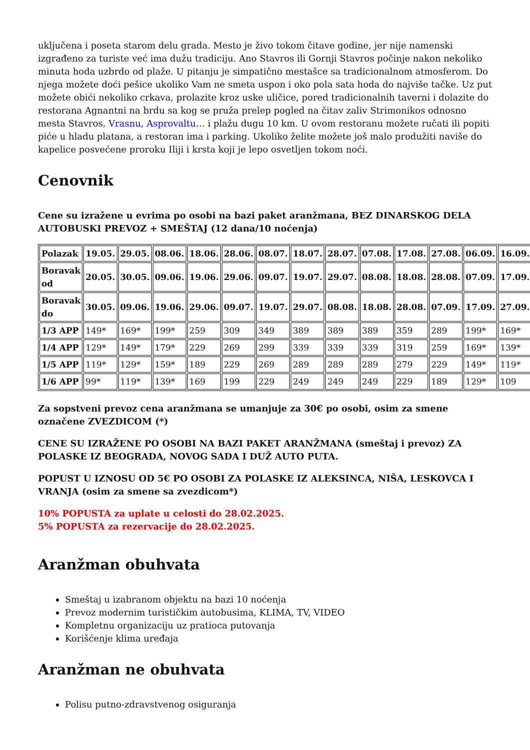uključena i poseta starom delu grada. Mesto je živo tokom čitave godine, jer nije namenski izgrađeno za turiste već ima dužu tradiciju. Ano Stavros ili Gornji Stavros počinje nakon nekoliko minuta hoda uzbrdo od plaže. U pitanju je simpatično mestašce sa tradicionalnom atmosferom. Do njega možete doći pešice ukoliko Vam ne smeta uspon i oko pola sata hoda do najviše tačke. Uz put možete obići nekoliko crkava, prolazite kroz uske uličice, pored tradicionalnih taverni i dolazite do restorana Agnantni na brdu sa kog se pruža prelep pogled na čitav zaliv Strimonikos odnosno mesta Stavros, Vrasnu, Asprovaltu… i plažu dugu 10 km. U ovom restoranu možete ručati ili popiti piće u hladu platana, a restoran ima i parking. Ukoliko želite možete još malo produžiti naviše do kapelice posvećene proroku Iliji i krsta koji je lepo osvetljen tokom noći.
Cenovnik
Cene su izražene u evrima po osobi na bazi paket aranžmana, BEZ DINARSKOG DELA
AUTOBUSKI PREVOZ + SMEŠTAJ (12 dana/10 noćenja)
| Polazak | 19.05. | 29.05. | 08.06. | 18.06. | 28.06. | 08.07. | 18.07. | 28.07. | 07.08. | 17.08. | 27.08. | 06.09. | 16.09. |
| Boravak od | 20.05. | 30.05. | 09.06. | 19.06. | 29.06. | 09.07. | 19.07. | 29.07. | 08.08. | 18.08. | 28.08. | 07.09. | 17.09. |
| Boravak do | 30.05. | 09.06. | 19.06. | 29.06. | 09.07. | 19.07. | 29.07. | 08.08. | 18.08. | 28.08. | 07.09. | 17.09. | 27.09. |
| 1/3 APP | 149* | 169* | 199* | 259 | 309 | 349 | 389 | 389 | 389 | 359 | 289 | 199* | 169* |
| 1/4 APP | 129* | 149* | 179* | 229 | 269 | 299 | 339 | 339 | 339 | 319 | 259 | 169* | 139* |
| 1/5 APP | 119* | 129* | 159* | 189 | 229 | 269 | 289 | 289 | 289 | 279 | 229 | 149* | 119* |
| 1/6 APP | 99* | 119* | 139* | 169 | 199 | 229 | 249 | 249 | 249 | 229 | 189 | 129* | 109 |
Za sopstveni prevoz cena aranžmana se umanjuje za 30€ po osobi, osim za smene označene ZVEZDICOM (*)
CENE SU IZRAŽENE PO OSOBI NA BAZI PAKET ARANŽMANA (smeštaj i prevoz) ZA POLASKE IZ BEOGRADA, NOVOG SADA I DUŽ AUTO PUTA.
POPUST U IZNOSU OD 5€ PO OSOBI ZA POLASKE IZ ALEKSINCA, NIŠA, LESKOVCA I VRANJA (osim za smene sa zvezdicom*)
10% POPUSTA za uplate u celosti do 28.02.2025.
5% POPUSTA za rezervacije do 28.02.2025.
Aranžman obuhvata
Smeštaj u izabranom objektu na bazi 10 noćenja
Prevoz modernim turističkim autobusima, KLIMA, TV, VIDEO
Kompletnu organizaciju uz pratioca putovanja
Korišćenje klima uređaja
Aranžman ne obuhvata
Polisu putno-zdravstvenog osiguranja